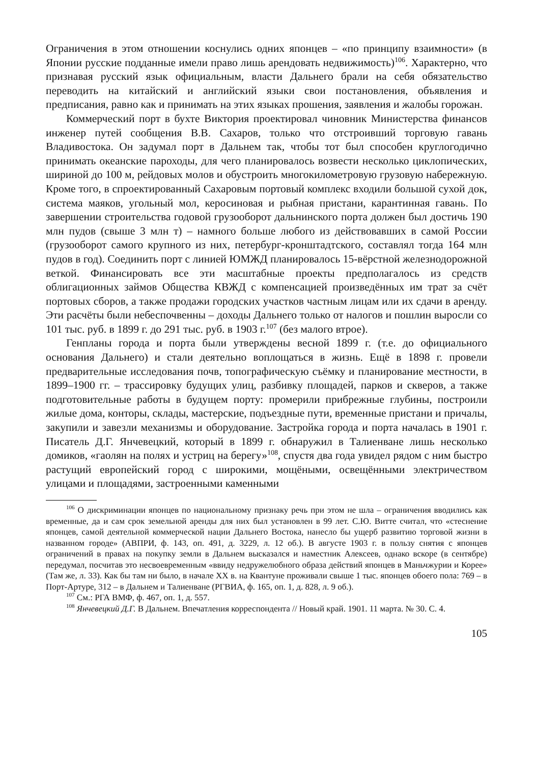Ограничения в этом отношении коснулись одних японцев – «по принципу взаимности» (в Японии русские подданные имели право лишь арендовать недвижимость)<sup>106</sup>. Характерно, что признавая русский язык официальным, власти Дальнего брали на себя обязательство переводить на китайский и английский языки свои постановления, объявления и предписания, равно как и принимать на этих языках прошения, заявления и жалобы горожан.
Коммерческий порт в бухте Виктория проектировал чиновник Министерства финансов инженер путей сообщения В.В. Сахаров, только что отстроивший торговую гавань Владивостока. Он задумал порт в Дальнем так, чтобы тот был способен круглогодично принимать океанские пароходы, для чего планировалось возвести несколько циклопических, шириной до 100 м, рейдовых молов и обустроить многокилометровую грузовую набережную. Кроме того, в спроектированный Сахаровым портовый комплекс входили большой сухой док, система маяков, угольный мол, керосиновая и рыбная пристани, карантинная гавань. По завершении строительства годовой грузооборот дальнинского порта должен был достичь 190 млн пудов (свыше 3 млн т) – намного больше любого из действовавших в самой России (грузооборот самого крупного из них, петербург-кронштадтского, составлял тогда 164 млн пудов в год). Соединить порт с линией ЮМЖД планировалось 15-вёрстной железнодорожной веткой. Финансировать все эти масштабные проекты предполагалось из средств облигационных займов Общества КВЖД с компенсацией произведённых им трат за счёт портовых сборов, а также продажи городских участков частным лицам или их сдачи в аренду. Эти расчёты были небеспочвенны – доходы Дальнего только от налогов и пошлин выросли со 101 тыс. руб. в 1899 г. до 291 тыс. руб. в 1903 г.<sup>107</sup> (без малого втрое).
Генпланы города и порта были утверждены весной 1899 г. (т.е. до официального основания Дальнего) и стали деятельно воплощаться в жизнь. Ещё в 1898 г. провели предварительные исследования почв, топографическую съёмку и планирование местности, в 1899–1900 гг. – трассировку будущих улиц, разбивку площадей, парков и скверов, а также подготовительные работы в будущем порту: промерили прибрежные глубины, построили жилые дома, конторы, склады, мастерские, подъездные пути, временные пристани и причалы, закупили и завезли механизмы и оборудование. Застройка города и порта началась в 1901 г. Писатель Д.Г. Янчевецкий, который в 1899 г. обнаружил в Талиенване лишь несколько домиков, «гаолян на полях и устриц на берегу»<sup>108</sup>, спустя два года увидел рядом с ним быстро растущий европейский город с широкими, мощёными, освещёнными электричеством улицами и площадями, застроенными каменными
<sup>106</sup> О дискриминации японцев по национальному признаку речь при этом не шла – ограничения вводились как временные, да и сам срок земельной аренды для них был установлен в 99 лет. С.Ю. Витте считал, что «стеснение японцев, самой деятельной коммерческой нации Дальнего Востока, нанесло бы ущерб развитию торговой жизни в названном городе» (АВПРИ, ф. 143, оп. 491, д. 3229, л. 12 об.). В августе 1903 г. в пользу снятия с японцев ограничений в правах на покупку земли в Дальнем высказался и наместник Алексеев, однако вскоре (в сентябре) передумал, посчитав это несвоевременным «ввиду недружелюбного образа действий японцев в Маньчжурии и Корее» (Там же, л. 33). Как бы там ни было, в начале XX в. на Квантуне проживали свыше 1 тыс. японцев обоего пола: 769 – в Порт-Артуре, 312 – в Дальнем и Талиенване (РГВИА, ф. 165, оп. 1, д. 828, л. 9 об.).
<sup>107</sup> См.: РГА ВМФ, ф. 467, оп. 1, д. 557.
<sup>108</sup> Янчевецкий Д.Г. В Дальнем. Впечатления корреспондента // Новый край. 1901. 11 марта. № 30. С. 4.
105